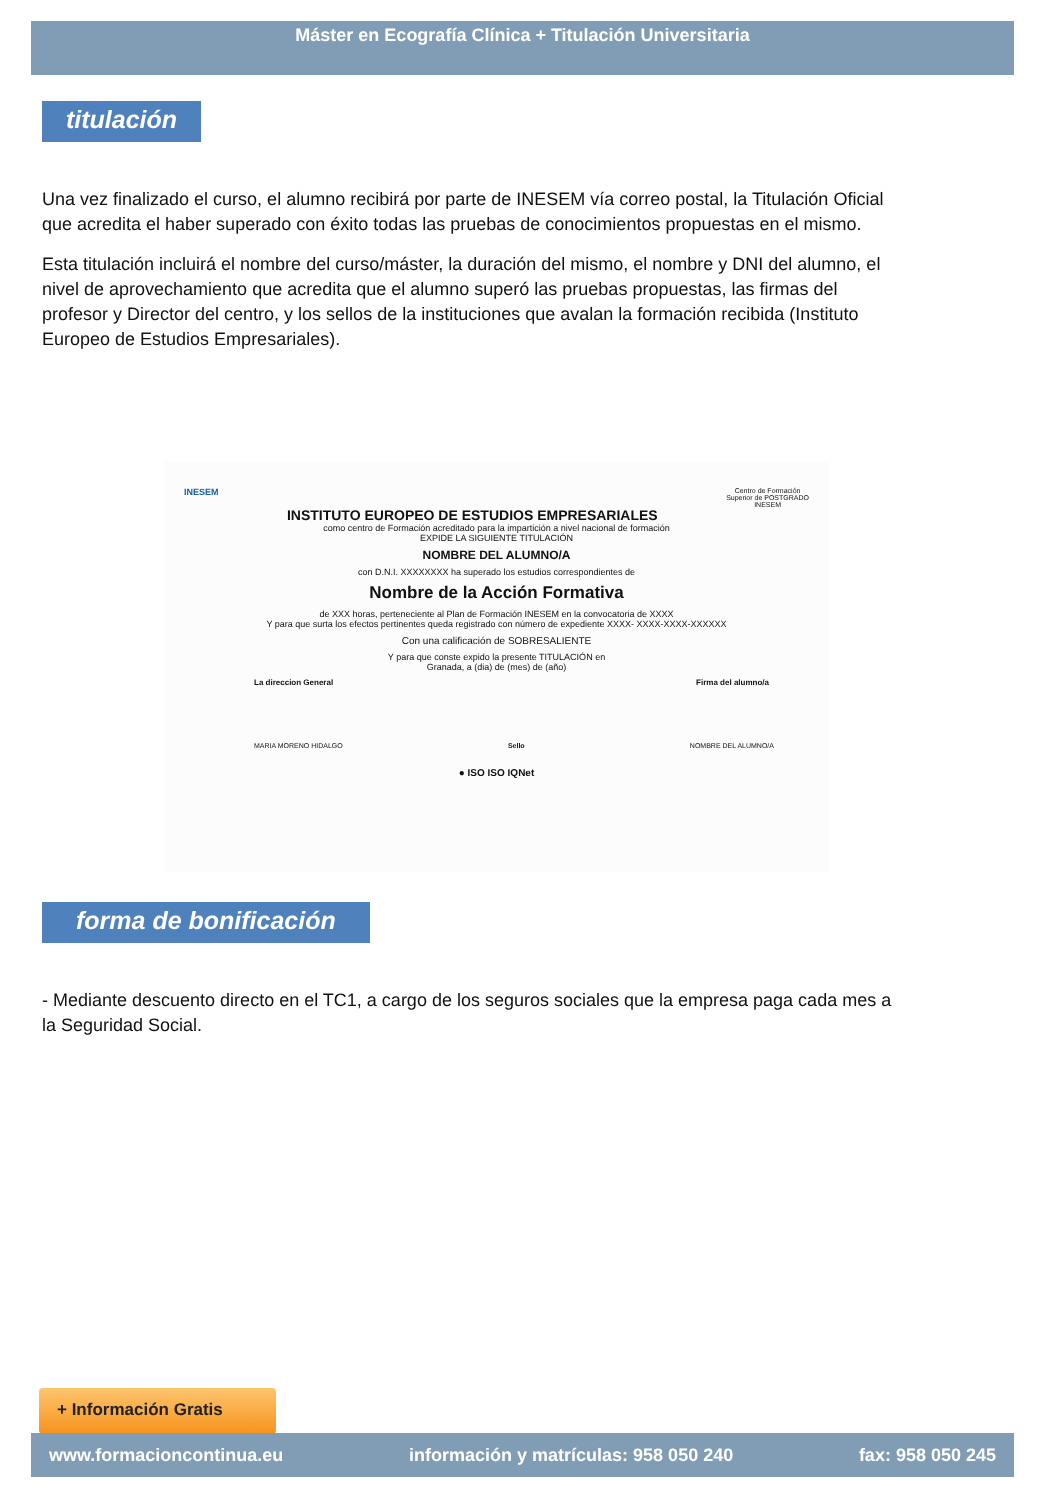Máster en Ecografía Clínica + Titulación Universitaria
titulación
Una vez finalizado el curso, el alumno recibirá por parte de INESEM vía correo postal, la Titulación Oficial que acredita el haber superado con éxito todas las pruebas de conocimientos propuestas en el mismo.
Esta titulación incluirá el nombre del curso/máster, la duración del mismo, el nombre y DNI del alumno, el nivel de aprovechamiento que acredita que el alumno superó las pruebas propuestas, las firmas del profesor y Director del centro, y los sellos de la instituciones que avalan la formación recibida (Instituto Europeo de Estudios Empresariales).
INESEM
INSTITUTO EUROPEO DE ESTUDIOS EMPRESARIALES
Centro de Formación
Superior de POSTGRADO
INESEM
como centro de Formación acreditado para la impartición a nivel nacional de formación
EXPIDE LA SIGUIENTE TITULACIÓN
NOMBRE DEL ALUMNO/A
con D.N.I. XXXXXXXX ha superado los estudios correspondientes de
Nombre de la Acción Formativa
de XXX horas, perteneciente al Plan de Formación INESEM en la convocatoria de XXXX
Y para que surta los efectos pertinentes queda registrado con número de expediente XXXX- XXXX-XXXX-XXXXXX
Con una calificación de SOBRESALIENTE
Y para que conste expido la presente TITULACIÓN en
Granada, a (dia) de (mes) de (año)
La direccion General Firma del alumno/a
MARIA MORENO HIDALGO Sello NOMBRE DEL ALUMNO/A
● ISO ISO IQNet
forma de bonificación
- Mediante descuento directo en el TC1, a cargo de los seguros sociales que la empresa paga cada mes a la Seguridad Social.
+ Información Gratis
www.formacioncontinua.eu información y matrículas: 958 050 240 fax: 958 050 245